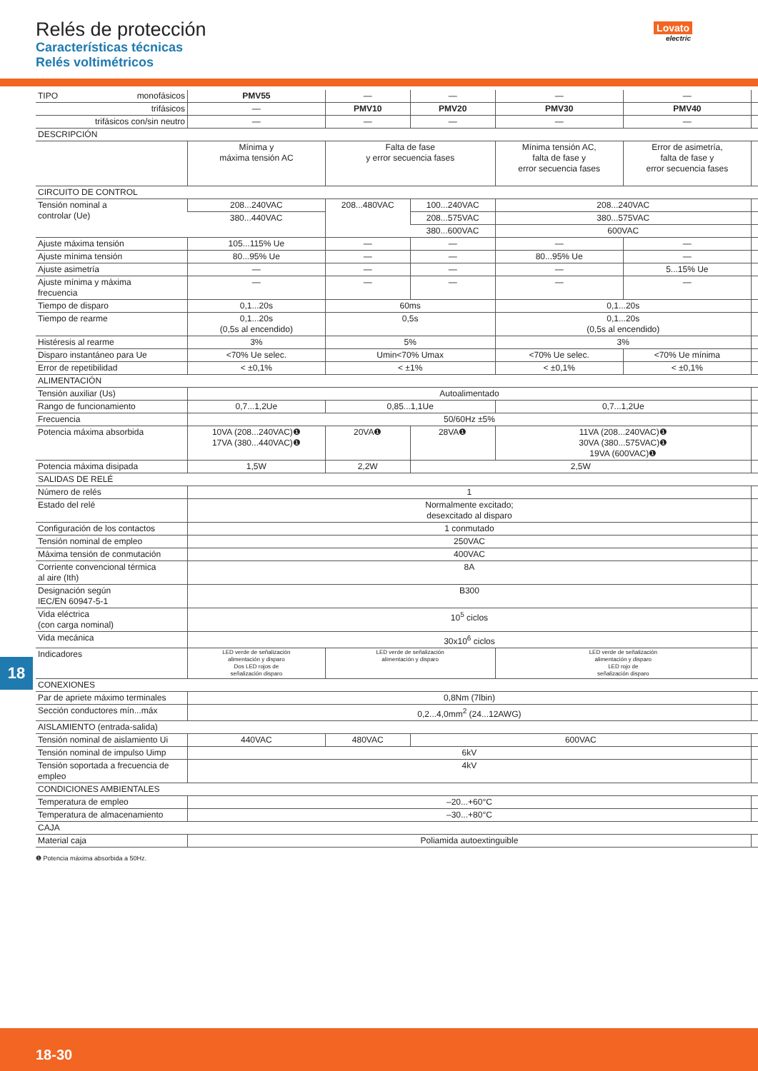Relés de protección
Características técnicas
Relés voltimétricos
Lovato
electric
| TIPO monofásicos | PMV55 | — | — | — | — | |
| trifásicos | — | PMV10 | PMV20 | PMV30 | PMV40 | |
| trifásicos con/sin neutro | — | — | — | — | — | |
| DESCRIPCIÓN | | | | | | |
| | Mínima y máxima tensión AC | Falta de fase y error secuencia fases | | Mínima tensión AC, falta de fase y error secuencia fases | Error de asimetría, falta de fase y error secuencia fases | |
| CIRCUITO DE CONTROL | | | | | | |
| Tensión nominal a controlar (Ue) | 208...240VAC | 208...480VAC | 100...240VAC | 208...240VAC | | |
| | 380...440VAC | | 208...575VAC | 380...575VAC | | |
| | | | 380...600VAC | 600VAC | | |
| Ajuste máxima tensión | 105...115% Ue | — | — | — | — | |
| Ajuste mínima tensión | 80...95% Ue | — | — | 80...95% Ue | — | |
| Ajuste asimetría | — | — | — | — | 5...15% Ue | |
| Ajuste mínima y máxima frecuencia | — | — | — | — | — | |
| Tiempo de disparo | 0,1...20s | 60ms | | 0,1...20s | | |
| Tiempo de rearme | 0,1...20s (0,5s al encendido) | 0,5s | | 0,1...20s (0,5s al encendido) | | |
| Histéresis al rearme | 3% | 5% | | 3% | | |
| Disparo instantáneo para Ue | <70% Ue selec. | Umin<70% Umax | | <70% Ue selec. | <70% Ue mínima | |
| Error de repetibilidad | < ±0,1% | < ±1% | | < ±0,1% | < ±0,1% | |
| ALIMENTACIÓN | | | | | | |
| Tensión auxiliar (Us) | Autoalimentado | | | | | |
| Rango de funcionamiento | 0,7...1,2Ue | 0,85...1,1Ue | | 0,7...1,2Ue | | |
| Frecuencia | 50/60Hz ±5% | | | | | |
| Potencia máxima absorbida | 10VA (208...240VAC)❶ 17VA (380...440VAC)❶ | 20VA❶ | 28VA❶ | 11VA (208...240VAC)❶ 30VA (380...575VAC)❶ 19VA (600VAC)❶ | | |
| Potencia máxima disipada | 1,5W | 2,2W | 2,5W | | | |
| SALIDAS DE RELÉ | | | | | | |
| Número de relés | 1 | | | | | |
| Estado del relé | Normalmente excitado; desexcitado al disparo | | | | | |
| Configuración de los contactos | 1 conmutado | | | | | |
| Tensión nominal de empleo | 250VAC | | | | | |
| Máxima tensión de conmutación | 400VAC | | | | | |
| Corriente convencional térmica al aire (Ith) | 8A | | | | | |
| Designación según IEC/EN 60947-5-1 | B300 | | | | | |
| Vida eléctrica (con carga nominal) | 10<sup>5</sup> ciclos | | | | | |
| Vida mecánica | 30x10<sup>6</sup> ciclos | | | | | |
| Indicadores | LED verde de señalización alimentación y disparo Dos LED rojos de señalización disparo | LED verde de señalización alimentación y disparo | | LED verde de señalización alimentación y disparo LED rojo de señalización disparo | | |
| CONEXIONES | | | | | | |
| Par de apriete máximo terminales | 0,8Nm (7lbin) | | | | | |
| Sección conductores mín...máx | 0,2...4,0mm<sup>2</sup> (24...12AWG) | | | | | |
| AISLAMIENTO (entrada-salida) | | | | | | |
| Tensión nominal de aislamiento Ui | 440VAC | 480VAC | 600VAC | | | |
| Tensión nominal de impulso Uimp | 6kV | | | | | |
| Tensión soportada a frecuencia de empleo | 4kV | | | | | |
| CONDICIONES AMBIENTALES | | | | | | |
| Temperatura de empleo | –20...+60°C | | | | | |
| Temperatura de almacenamiento | –30...+80°C | | | | | |
| CAJA | | | | | | |
| Material caja | Poliamida autoextinguible | | | | | |
❶ Potencia máxima absorbida a 50Hz.
18
18-30